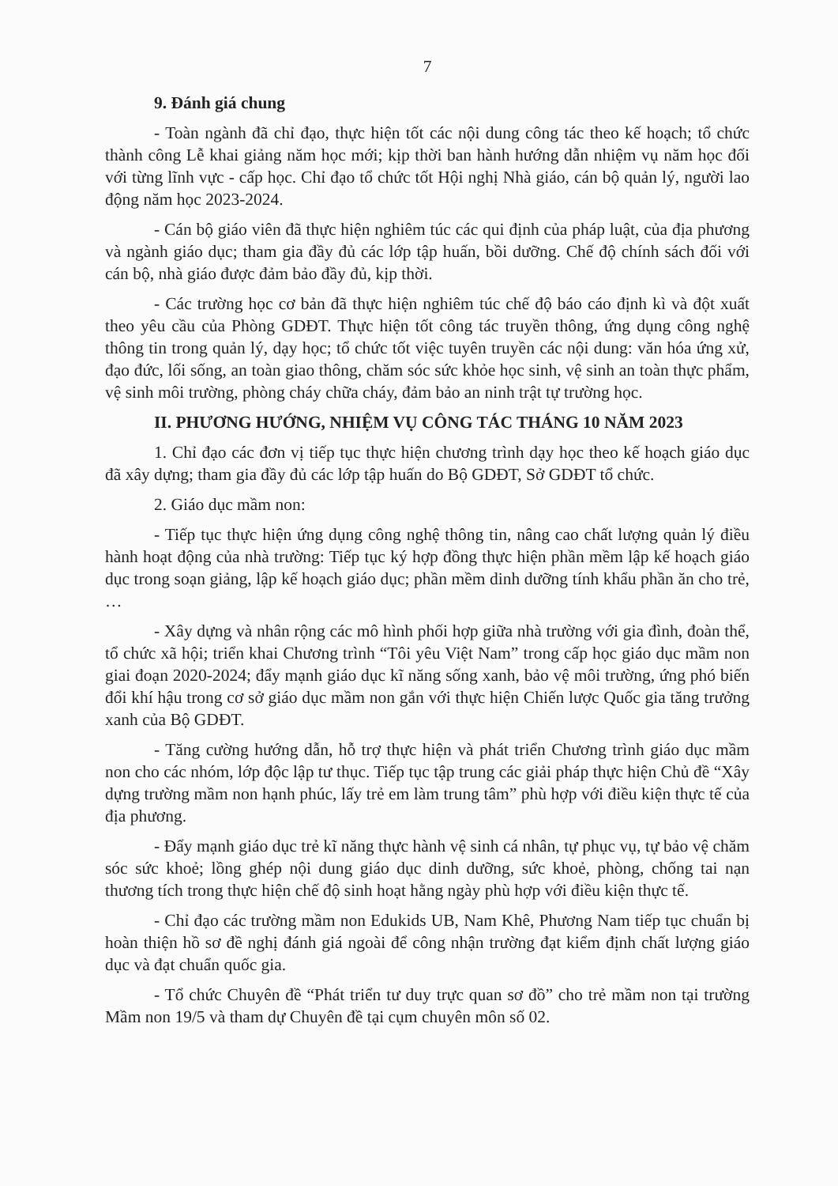7
9. Đánh giá chung
- Toàn ngành đã chỉ đạo, thực hiện tốt các nội dung công tác theo kế hoạch; tổ chức thành công Lễ khai giảng năm học mới; kịp thời ban hành hướng dẫn nhiệm vụ năm học đối với từng lĩnh vực - cấp học. Chỉ đạo tổ chức tốt Hội nghị Nhà giáo, cán bộ quản lý, người lao động năm học 2023-2024.
- Cán bộ giáo viên đã thực hiện nghiêm túc các qui định của pháp luật, của địa phương và ngành giáo dục; tham gia đầy đủ các lớp tập huấn, bồi dưỡng. Chế độ chính sách đối với cán bộ, nhà giáo được đảm bảo đầy đủ, kịp thời.
- Các trường học cơ bản đã thực hiện nghiêm túc chế độ báo cáo định kì và đột xuất theo yêu cầu của Phòng GDĐT. Thực hiện tốt công tác truyền thông, ứng dụng công nghệ thông tin trong quản lý, dạy học; tổ chức tốt việc tuyên truyền các nội dung: văn hóa ứng xử, đạo đức, lối sống, an toàn giao thông, chăm sóc sức khỏe học sinh, vệ sinh an toàn thực phẩm, vệ sinh môi trường, phòng cháy chữa cháy, đảm bảo an ninh trật tự trường học.
II. PHƯƠNG HƯỚNG, NHIỆM VỤ CÔNG TÁC THÁNG 10 NĂM 2023
1. Chỉ đạo các đơn vị tiếp tục thực hiện chương trình dạy học theo kế hoạch giáo dục đã xây dựng; tham gia đầy đủ các lớp tập huấn do Bộ GDĐT, Sở GDĐT tổ chức.
2. Giáo dục mầm non:
- Tiếp tục thực hiện ứng dụng công nghệ thông tin, nâng cao chất lượng quản lý điều hành hoạt động của nhà trường: Tiếp tục ký hợp đồng thực hiện phần mềm lập kế hoạch giáo dục trong soạn giảng, lập kế hoạch giáo dục; phần mềm dinh dưỡng tính khẩu phần ăn cho trẻ, …
- Xây dựng và nhân rộng các mô hình phối hợp giữa nhà trường với gia đình, đoàn thể, tổ chức xã hội; triển khai Chương trình “Tôi yêu Việt Nam” trong cấp học giáo dục mầm non giai đoạn 2020-2024; đẩy mạnh giáo dục kĩ năng sống xanh, bảo vệ môi trường, ứng phó biến đổi khí hậu trong cơ sở giáo dục mầm non gắn với thực hiện Chiến lược Quốc gia tăng trưởng xanh của Bộ GDĐT.
- Tăng cường hướng dẫn, hỗ trợ thực hiện và phát triển Chương trình giáo dục mầm non cho các nhóm, lớp độc lập tư thục. Tiếp tục tập trung các giải pháp thực hiện Chủ đề “Xây dựng trường mầm non hạnh phúc, lấy trẻ em làm trung tâm” phù hợp với điều kiện thực tế của địa phương.
- Đẩy mạnh giáo dục trẻ kĩ năng thực hành vệ sinh cá nhân, tự phục vụ, tự bảo vệ chăm sóc sức khoẻ; lồng ghép nội dung giáo dục dinh dưỡng, sức khoẻ, phòng, chống tai nạn thương tích trong thực hiện chế độ sinh hoạt hằng ngày phù hợp với điều kiện thực tế.
- Chỉ đạo các trường mầm non Edukids UB, Nam Khê, Phương Nam tiếp tục chuẩn bị hoàn thiện hồ sơ đề nghị đánh giá ngoài để công nhận trường đạt kiểm định chất lượng giáo dục và đạt chuẩn quốc gia.
- Tổ chức Chuyên đề “Phát triển tư duy trực quan sơ đồ” cho trẻ mầm non tại trường Mầm non 19/5 và tham dự Chuyên đề tại cụm chuyên môn số 02.